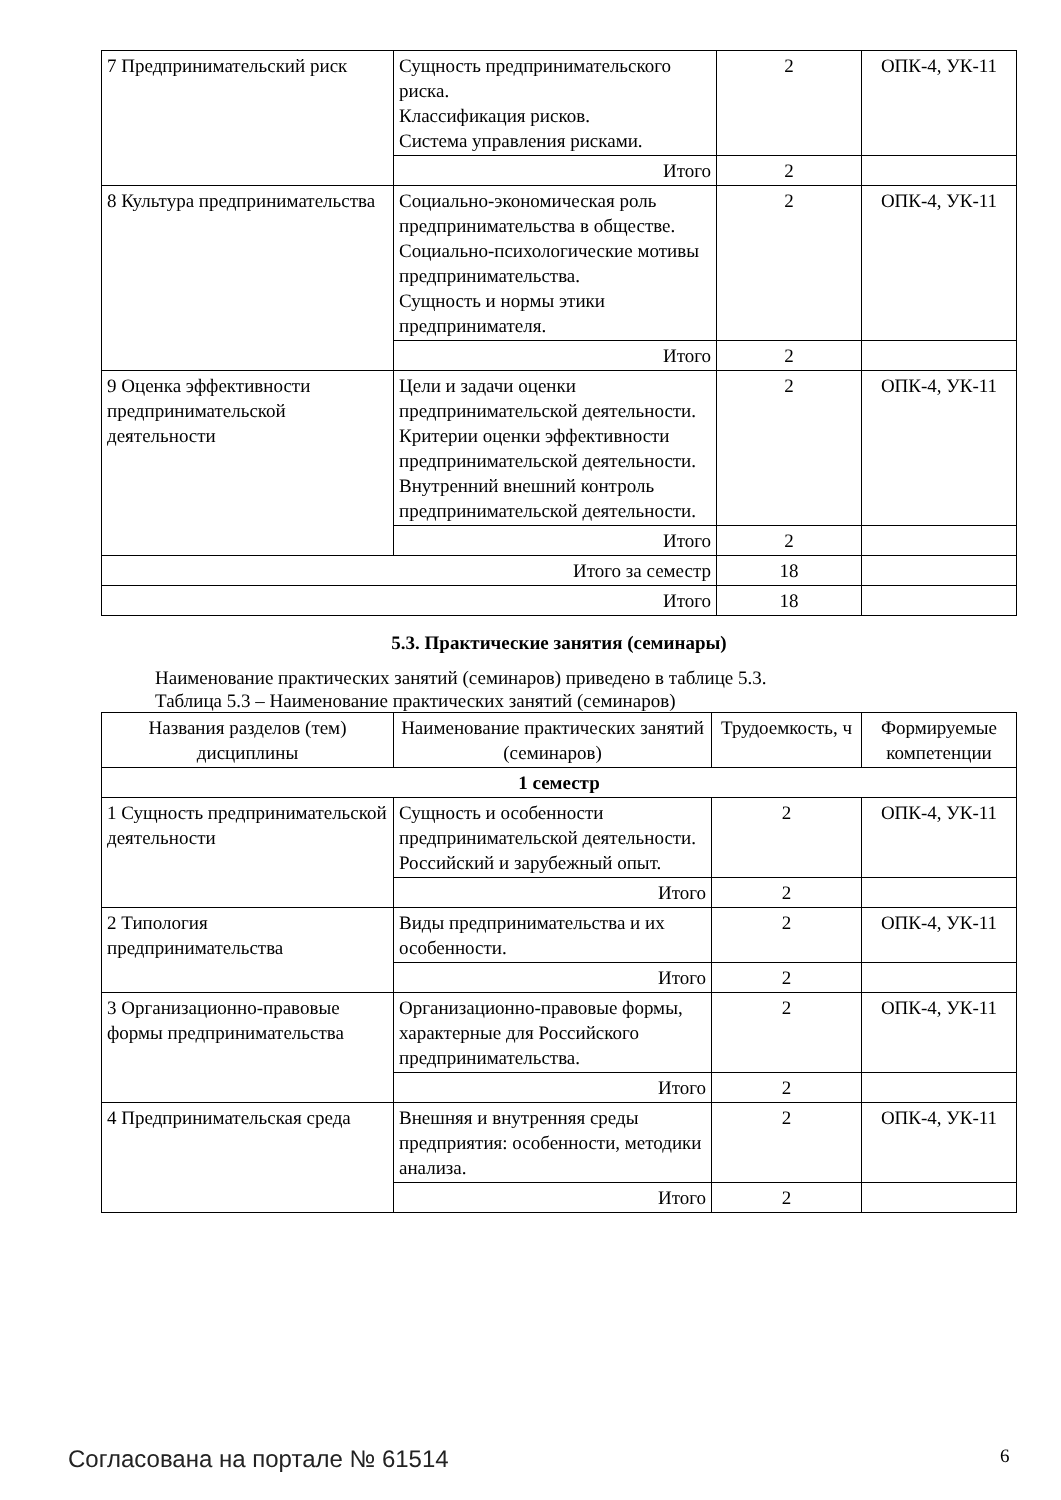| 7 Предпринимательский риск | Сущность предпринимательского риска. Классификация рисков. Система управления рисками. | 2 | ОПК-4, УК-11 |
| | Итого | 2 | |
| 8 Культура предпринимательства | Социально-экономическая роль предпринимательства в обществе. Социально-психологические мотивы предпринимательства. Сущность и нормы этики предпринимателя. | 2 | ОПК-4, УК-11 |
| | Итого | 2 | |
| 9 Оценка эффективности предпринимательской деятельности | Цели и задачи оценки предпринимательской деятельности. Критерии оценки эффективности предпринимательской деятельности. Внутренний внешний контроль предпринимательской деятельности. | 2 | ОПК-4, УК-11 |
| | Итого | 2 | |
| Итого за семестр | | 18 | |
| Итого | | 18 | |
5.3. Практические занятия (семинары)
Наименование практических занятий (семинаров) приведено в таблице 5.3.
Таблица 5.3 – Наименование практических занятий (семинаров)
| Названия разделов (тем) дисциплины | Наименование практических занятий (семинаров) | Трудоемкость, ч | Формируемые компетенции |
| --- | --- | --- | --- |
| 1 семестр | | | |
| 1 Сущность предпринимательской деятельности | Сущность и особенности предпринимательской деятельности. Российский и зарубежный опыт. | 2 | ОПК-4, УК-11 |
| | Итого | 2 | |
| 2 Типология предпринимательства | Виды предпринимательства и их особенности. | 2 | ОПК-4, УК-11 |
| | Итого | 2 | |
| 3 Организационно-правовые формы предпринимательства | Организационно-правовые формы, характерные для Российского предпринимательства. | 2 | ОПК-4, УК-11 |
| | Итого | 2 | |
| 4 Предпринимательская среда | Внешняя и внутренняя среды предприятия: особенности, методики анализа. | 2 | ОПК-4, УК-11 |
| | Итого | 2 | |
Согласована на портале № 61514 6